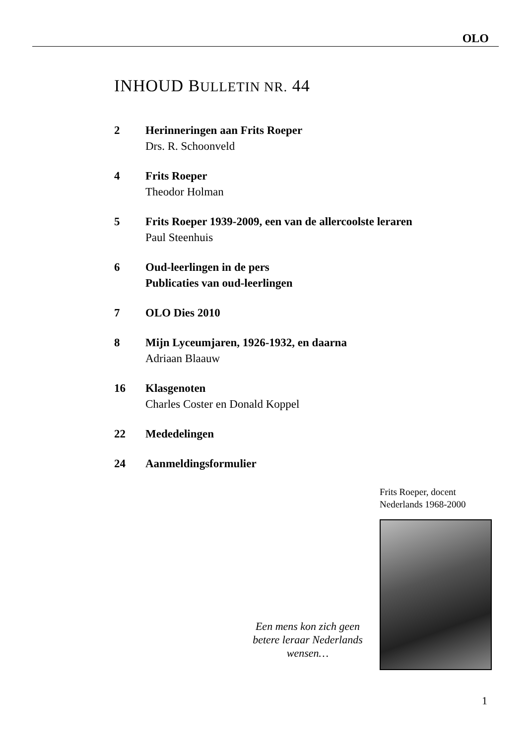OLO
INHOUD BULLETIN NR. 44
2 Herinneringen aan Frits Roeper
Drs. R. Schoonveld
4 Frits Roeper
Theodor Holman
5 Frits Roeper 1939-2009, een van de allercoolste leraren
Paul Steenhuis
6 Oud-leerlingen in de pers
Publicaties van oud-leerlingen
7 OLO Dies 2010
8 Mijn Lyceumjaren, 1926-1932, en daarna
Adriaan Blaauw
16 Klasgenoten
Charles Coster en Donald Koppel
22 Mededelingen
24 Aanmeldingsformulier
Een mens kon zich geen betere leraar Nederlands wensen…
Frits Roeper, docent
Nederlands 1968-2000
1